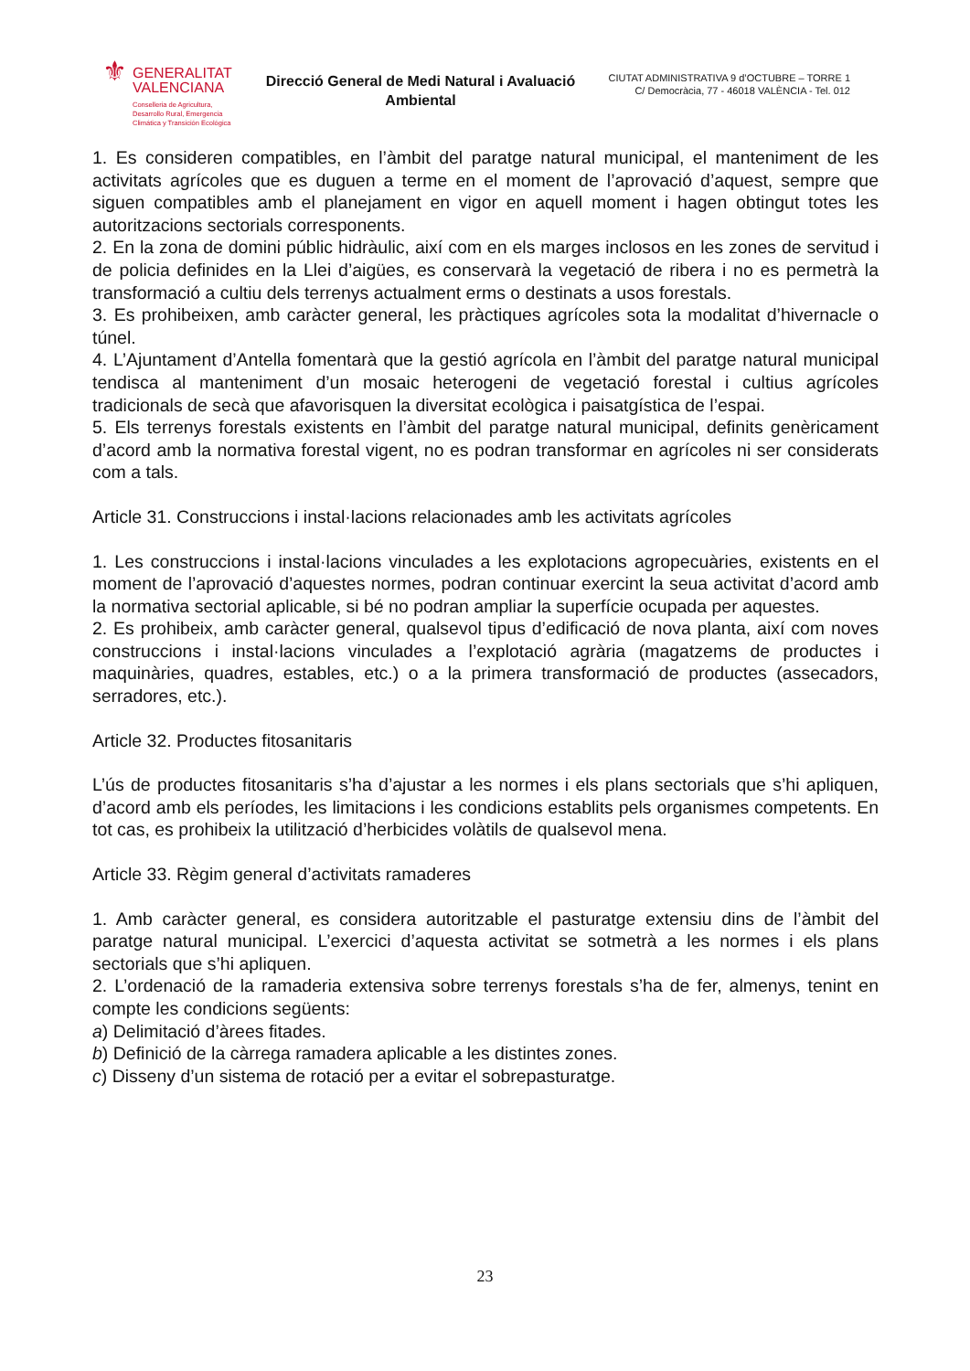⚜
GENERALITAT
VALENCIANA
Conselleria de Agricultura,
Desarrollo Rural, Emergencia
Climática y Transición Ecológica
Direcció General de Medi Natural i Avaluació Ambiental
CIUTAT ADMINISTRATIVA 9 d’OCTUBRE – TORRE 1
C/ Democràcia, 77 - 46018 VALÈNCIA - Tel. 012
1. Es consideren compatibles, en l’àmbit del paratge natural municipal, el manteniment de les activitats agrícoles que es duguen a terme en el moment de l’aprovació d’aquest, sempre que siguen compatibles amb el planejament en vigor en aquell moment i hagen obtingut totes les autoritzacions sectorials corresponents.
2. En la zona de domini públic hidràulic, així com en els marges inclosos en les zones de servitud i de policia definides en la Llei d’aigües, es conservarà la vegetació de ribera i no es permetrà la transformació a cultiu dels terrenys actualment erms o destinats a usos forestals.
3. Es prohibeixen, amb caràcter general, les pràctiques agrícoles sota la modalitat d’hivernacle o túnel.
4. L’Ajuntament d’Antella fomentarà que la gestió agrícola en l’àmbit del paratge natural municipal tendisca al manteniment d’un mosaic heterogeni de vegetació forestal i cultius agrícoles tradicionals de secà que afavorisquen la diversitat ecològica i paisatgística de l’espai.
5. Els terrenys forestals existents en l’àmbit del paratge natural municipal, definits genèricament d’acord amb la normativa forestal vigent, no es podran transformar en agrícoles ni ser considerats com a tals.
Article 31. Construccions i instal·lacions relacionades amb les activitats agrícoles
1. Les construccions i instal·lacions vinculades a les explotacions agropecuàries, existents en el moment de l’aprovació d’aquestes normes, podran continuar exercint la seua activitat d’acord amb la normativa sectorial aplicable, si bé no podran ampliar la superfície ocupada per aquestes.
2. Es prohibeix, amb caràcter general, qualsevol tipus d’edificació de nova planta, així com noves construccions i instal·lacions vinculades a l’explotació agrària (magatzems de productes i maquinàries, quadres, estables, etc.) o a la primera transformació de productes (assecadors, serradores, etc.).
Article 32. Productes fitosanitaris
L’ús de productes fitosanitaris s’ha d’ajustar a les normes i els plans sectorials que s’hi apliquen, d’acord amb els períodes, les limitacions i les condicions establits pels organismes competents. En tot cas, es prohibeix la utilització d’herbicides volàtils de qualsevol mena.
Article 33. Règim general d’activitats ramaderes
1. Amb caràcter general, es considera autoritzable el pasturatge extensiu dins de l’àmbit del paratge natural municipal. L’exercici d’aquesta activitat se sotmetrà a les normes i els plans sectorials que s’hi apliquen.
2. L’ordenació de la ramaderia extensiva sobre terrenys forestals s’ha de fer, almenys, tenint en compte les condicions següents:
a) Delimitació d’àrees fitades.
b) Definició de la càrrega ramadera aplicable a les distintes zones.
c) Disseny d’un sistema de rotació per a evitar el sobrepasturatge.
23